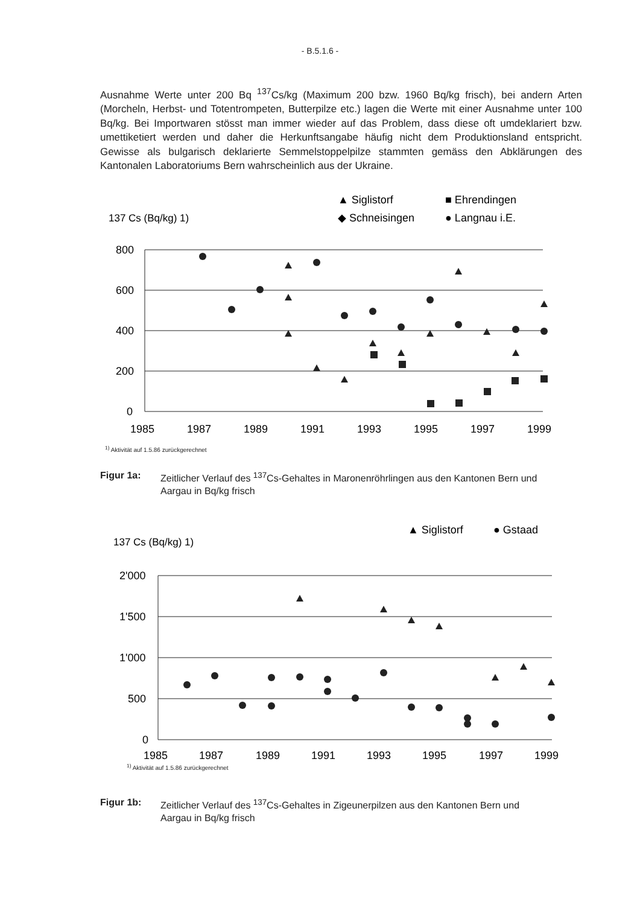- B.5.1.6 -
Ausnahme Werte unter 200 Bq <sup>137</sup>Cs/kg (Maximum 200 bzw. 1960 Bq/kg frisch), bei andern Arten (Morcheln, Herbst- und Totentrompeten, Butterpilze etc.) lagen die Werte mit einer Ausnahme unter 100 Bq/kg. Bei Importwaren stösst man immer wieder auf das Problem, dass diese oft umdeklariert bzw. umettiketiert werden und daher die Herkunftsangabe häufig nicht dem Produktionsland entspricht. Gewisse als bulgarisch deklarierte Semmelstoppelpilze stammten gemäss den Abklärungen des Kantonalen Laboratoriums Bern wahrscheinlich aus der Ukraine.
137 Cs (Bq/kg) 1)
▲ Siglistorf
■ Ehrendingen
◆ Schneisingen
● Langnau i.E.
800
600
400
200
0
1985
1987
1989
1991
1993
1995
1997
1999
<sup>1)</sup> Aktivität auf 1.5.86 zurückgerechnet
Figur 1a: Zeitlicher Verlauf des <sup>137</sup>Cs-Gehaltes in Maronenröhrlingen aus den Kantonen Bern und Aargau in Bq/kg frisch
137 Cs (Bq/kg) 1)
▲ Siglistorf
● Gstaad
2'000
1'500
1'000
500
0
1985
1987
1989
1991
1993
1995
1997
1999
<sup>1)</sup> Aktivität auf 1.5.86 zurückgerechnet
Figur 1b: Zeitlicher Verlauf des <sup>137</sup>Cs-Gehaltes in Zigeunerpilzen aus den Kantonen Bern und Aargau in Bq/kg frisch